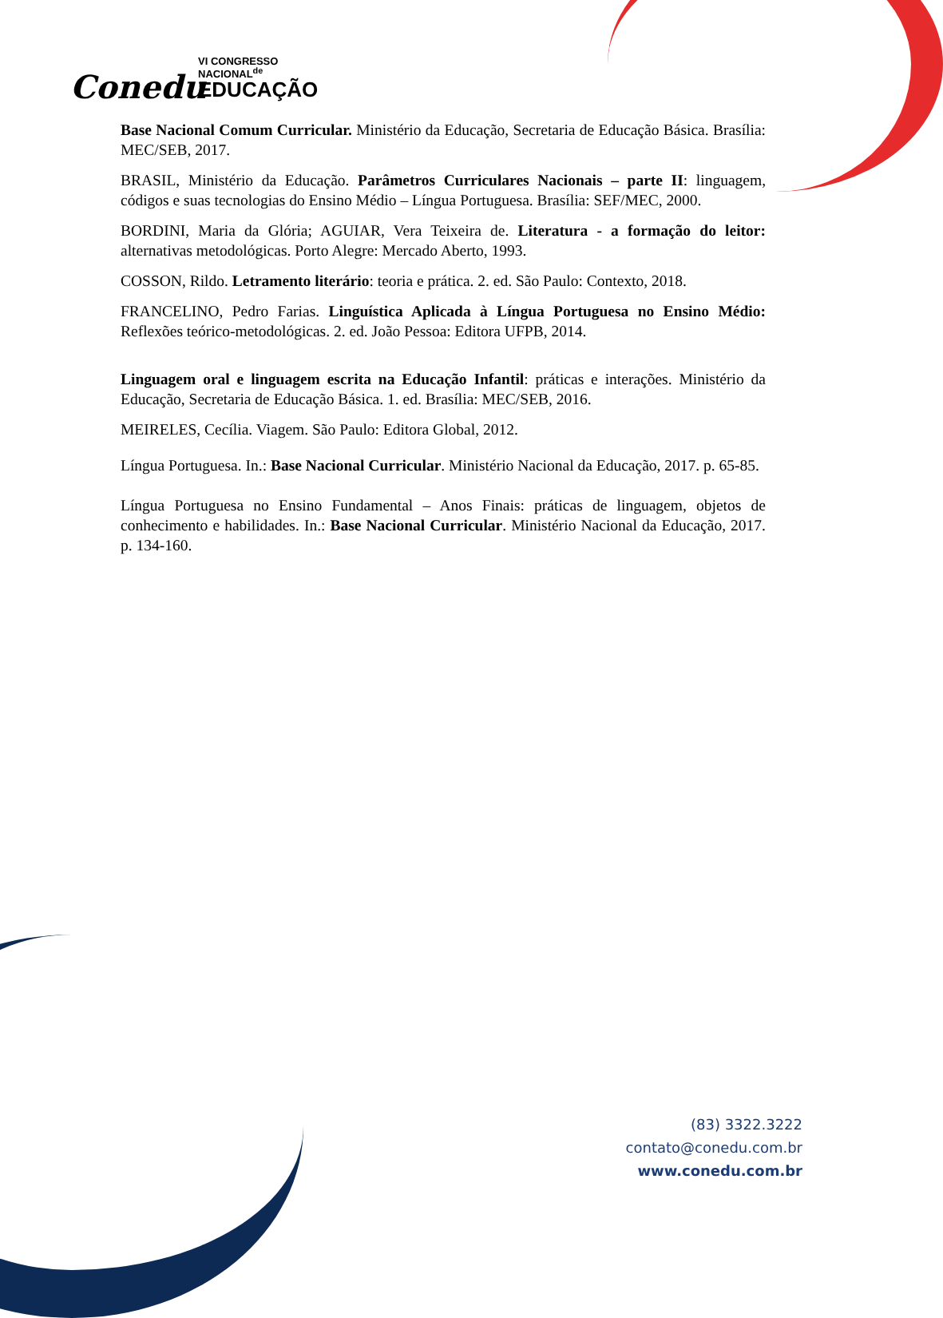Conedu
VI CONGRESSO
NACIONAL<sup>de</sup>
EDUCAÇÃO
Base Nacional Comum Curricular. Ministério da Educação, Secretaria de Educação Básica. Brasília: MEC/SEB, 2017.
BRASIL, Ministério da Educação. Parâmetros Curriculares Nacionais – parte II: linguagem, códigos e suas tecnologias do Ensino Médio – Língua Portuguesa. Brasília: SEF/MEC, 2000.
BORDINI, Maria da Glória; AGUIAR, Vera Teixeira de. Literatura - a formação do leitor: alternativas metodológicas. Porto Alegre: Mercado Aberto, 1993.
COSSON, Rildo. Letramento literário: teoria e prática. 2. ed. São Paulo: Contexto, 2018.
FRANCELINO, Pedro Farias. Linguística Aplicada à Língua Portuguesa no Ensino Médio: Reflexões teórico-metodológicas. 2. ed. João Pessoa: Editora UFPB, 2014.
Linguagem oral e linguagem escrita na Educação Infantil: práticas e interações. Ministério da Educação, Secretaria de Educação Básica. 1. ed. Brasília: MEC/SEB, 2016.
MEIRELES, Cecília. Viagem. São Paulo: Editora Global, 2012.
Língua Portuguesa. In.: Base Nacional Curricular. Ministério Nacional da Educação, 2017. p. 65-85.
Língua Portuguesa no Ensino Fundamental – Anos Finais: práticas de linguagem, objetos de conhecimento e habilidades. In.: Base Nacional Curricular. Ministério Nacional da Educação, 2017. p. 134-160.
(83) 3322.3222
contato@conedu.com.br
www.conedu.com.br